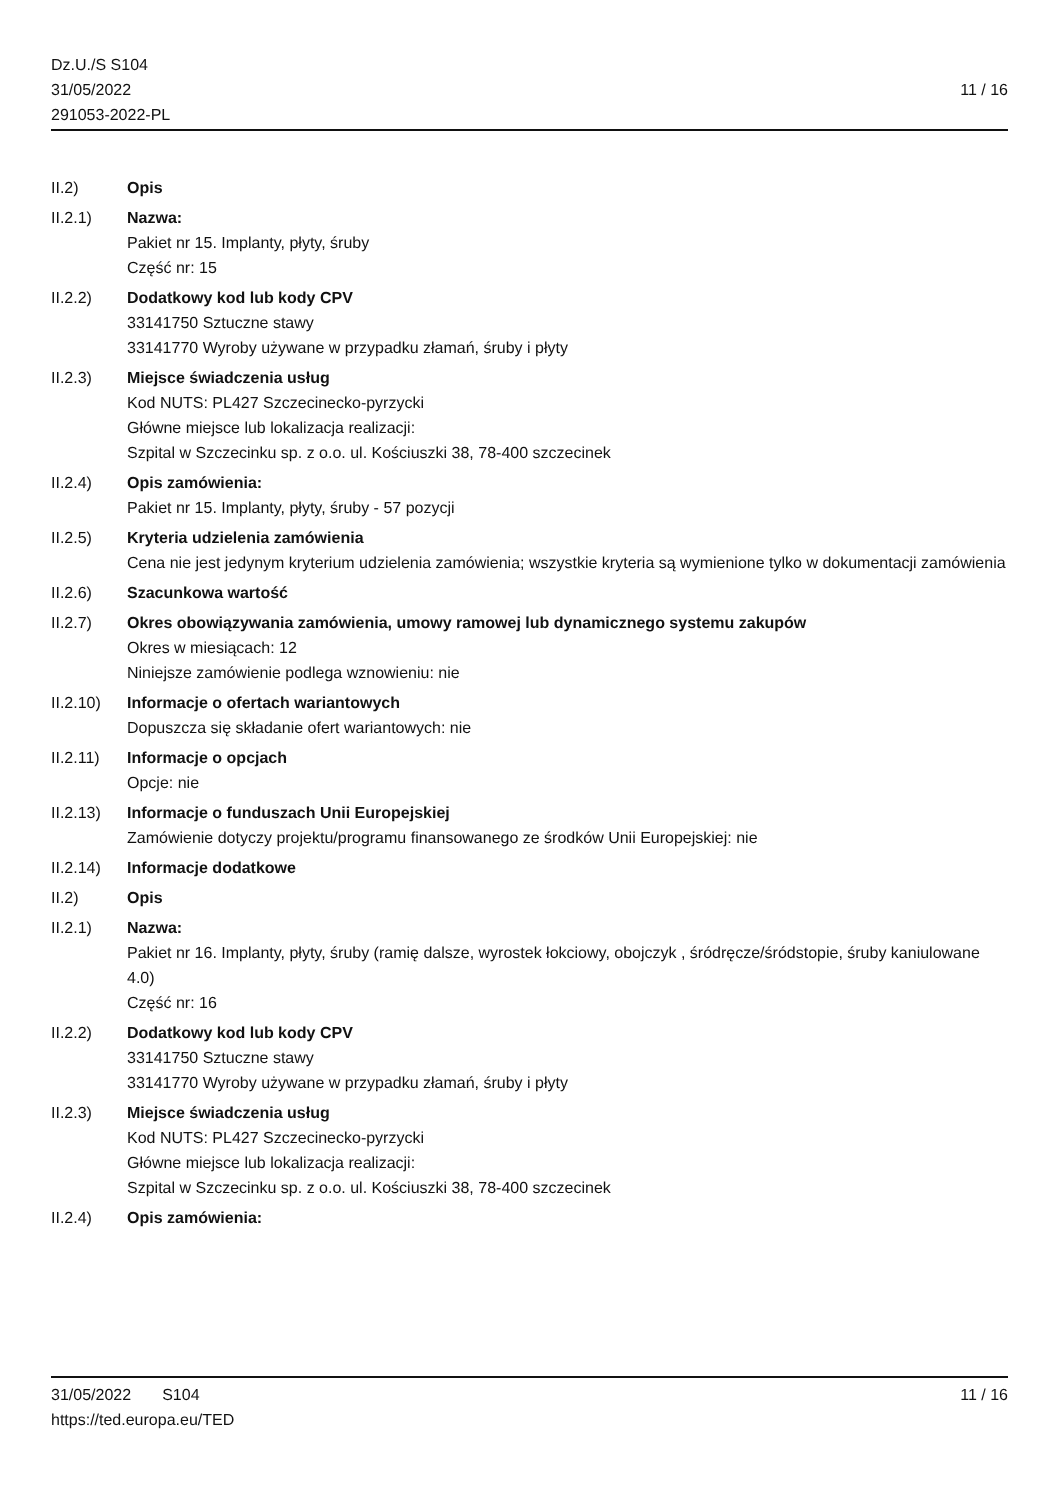Dz.U./S S104
31/05/2022
291053-2022-PL
11 / 16
II.2) Opis
II.2.1) Nazwa:
Pakiet nr 15. Implanty, płyty, śruby
Część nr: 15
II.2.2) Dodatkowy kod lub kody CPV
33141750 Sztuczne stawy
33141770 Wyroby używane w przypadku złamań, śruby i płyty
II.2.3) Miejsce świadczenia usług
Kod NUTS: PL427 Szczecinecko-pyrzycki
Główne miejsce lub lokalizacja realizacji:
Szpital w Szczecinku sp. z o.o. ul. Kościuszki 38, 78-400 szczecinek
II.2.4) Opis zamówienia:
Pakiet nr 15. Implanty, płyty, śruby - 57 pozycji
II.2.5) Kryteria udzielenia zamówienia
Cena nie jest jedynym kryterium udzielenia zamówienia; wszystkie kryteria są wymienione tylko w dokumentacji zamówienia
II.2.6) Szacunkowa wartość
II.2.7) Okres obowiązywania zamówienia, umowy ramowej lub dynamicznego systemu zakupów
Okres w miesiącach: 12
Niniejsze zamówienie podlega wznowieniu: nie
II.2.10)
Informacje o ofertach wariantowych
Dopuszcza się składanie ofert wariantowych: nie
II.2.11)
Informacje o opcjach
Opcje: nie
II.2.13)
Informacje o funduszach Unii Europejskiej
Zamówienie dotyczy projektu/programu finansowanego ze środków Unii Europejskiej: nie
II.2.14)
Informacje dodatkowe
II.2) Opis
II.2.1) Nazwa:
Pakiet nr 16. Implanty, płyty, śruby (ramię dalsze, wyrostek łokciowy, obojczyk , śródręcze/śródstopie, śruby kaniulowane 4.0)
Część nr: 16
II.2.2) Dodatkowy kod lub kody CPV
33141750 Sztuczne stawy
33141770 Wyroby używane w przypadku złamań, śruby i płyty
II.2.3) Miejsce świadczenia usług
Kod NUTS: PL427 Szczecinecko-pyrzycki
Główne miejsce lub lokalizacja realizacji:
Szpital w Szczecinku sp. z o.o. ul. Kościuszki 38, 78-400 szczecinek
II.2.4) Opis zamówienia:
31/05/2022 S104 11 / 16
https://ted.europa.eu/TED